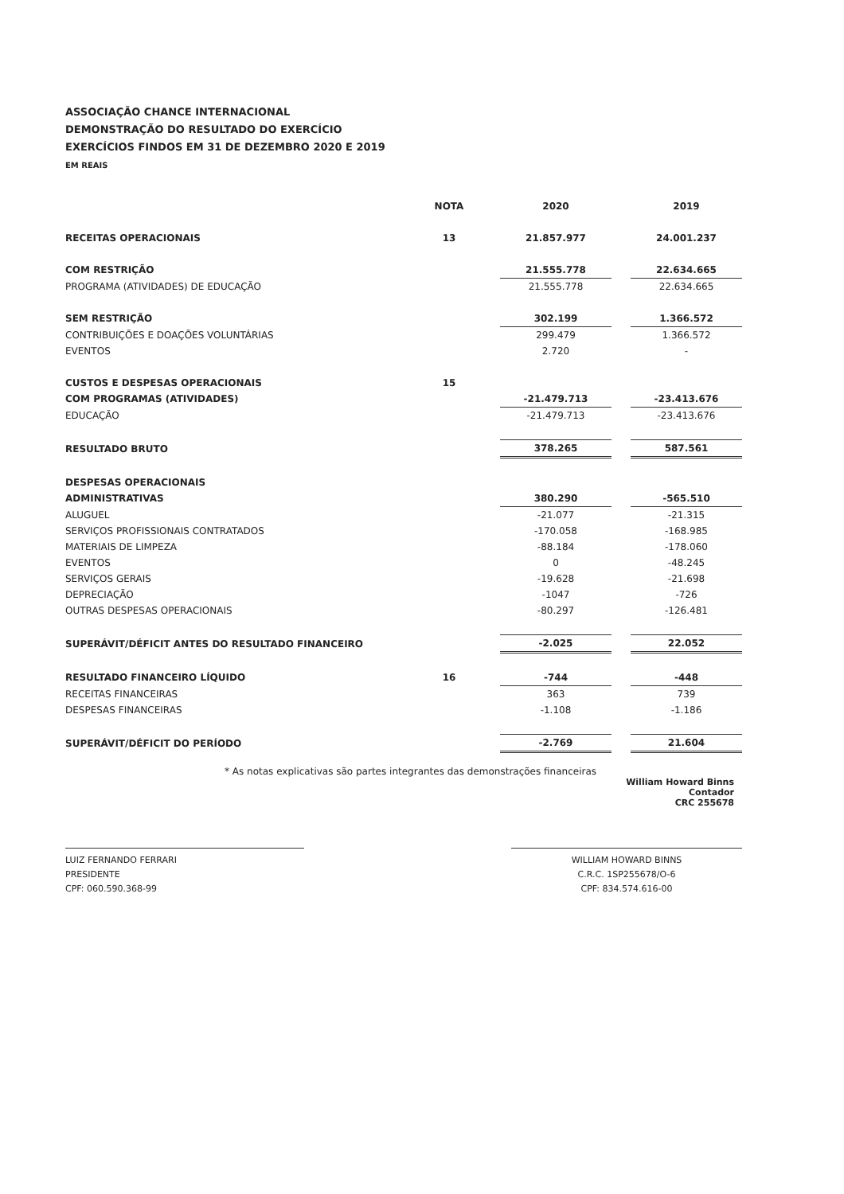ASSOCIAÇÃO CHANCE INTERNACIONAL
DEMONSTRAÇÃO DO RESULTADO DO EXERCÍCIO
EXERCÍCIOS FINDOS EM 31 DE DEZEMBRO 2020 E 2019
EM REAIS
| | NOTA | | 2020 | | 2019 |
| --- | --- | --- | --- | --- | --- |
| RECEITAS OPERACIONAIS | 13 | | 21.857.977 | | 24.001.237 |
| COM RESTRIÇÃO | | | 21.555.778 | | 22.634.665 |
| PROGRAMA (ATIVIDADES) DE EDUCAÇÃO | | | 21.555.778 | | 22.634.665 |
| SEM RESTRIÇÃO | | | 302.199 | | 1.366.572 |
| CONTRIBUIÇÕES E DOAÇÕES VOLUNTÁRIAS | | | 299.479 | | 1.366.572 |
| EVENTOS | | | 2.720 | | - |
| CUSTOS E DESPESAS OPERACIONAIS | 15 | | | | |
| COM PROGRAMAS (ATIVIDADES) | | | -21.479.713 | | -23.413.676 |
| EDUCAÇÃO | | | -21.479.713 | | -23.413.676 |
| RESULTADO BRUTO | | | 378.265 | | 587.561 |
| DESPESAS OPERACIONAIS | | | | | |
| ADMINISTRATIVAS | | | 380.290 | | -565.510 |
| ALUGUEL | | | -21.077 | | -21.315 |
| SERVIÇOS PROFISSIONAIS CONTRATADOS | | | -170.058 | | -168.985 |
| MATERIAIS DE LIMPEZA | | | -88.184 | | -178.060 |
| EVENTOS | | | 0 | | -48.245 |
| SERVIÇOS GERAIS | | | -19.628 | | -21.698 |
| DEPRECIAÇÃO | | | -1047 | | -726 |
| OUTRAS DESPESAS OPERACIONAIS | | | -80.297 | | -126.481 |
| SUPERÁVIT/DÉFICIT ANTES DO RESULTADO FINANCEIRO | | | -2.025 | | 22.052 |
| RESULTADO FINANCEIRO LÍQUIDO | 16 | | -744 | | -448 |
| RECEITAS FINANCEIRAS | | | 363 | | 739 |
| DESPESAS FINANCEIRAS | | | -1.108 | | -1.186 |
| SUPERÁVIT/DÉFICIT DO PERÍODO | | | -2.769 | | 21.604 |
* As notas explicativas são partes integrantes das demonstrações financeiras
William Howard Binns
Contador
CRC 255678
LUIZ FERNANDO FERRARI
PRESIDENTE
CPF: 060.590.368-99
WILLIAM HOWARD BINNS
C.R.C. 1SP255678/O-6
CPF: 834.574.616-00